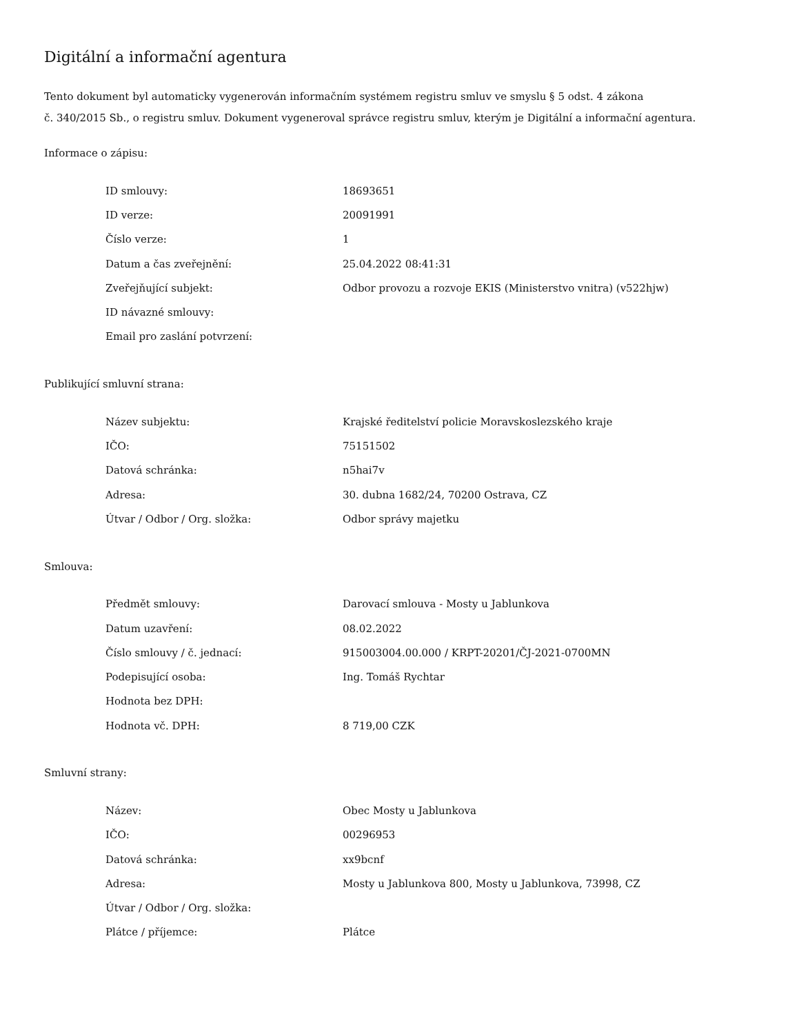Digitální a informační agentura
Tento dokument byl automaticky vygenerován informačním systémem registru smluv ve smyslu § 5 odst. 4 zákona
č. 340/2015 Sb., o registru smluv. Dokument vygeneroval správce registru smluv, kterým je Digitální a informační agentura.
Informace o zápisu:
| ID smlouvy: | 18693651 |
| ID verze: | 20091991 |
| Číslo verze: | 1 |
| Datum a čas zveřejnění: | 25.04.2022 08:41:31 |
| Zveřejňující subjekt: | Odbor provozu a rozvoje EKIS (Ministerstvo vnitra) (v522hjw) |
| ID návazné smlouvy: | |
| Email pro zaslání potvrzení: | |
Publikující smluvní strana:
| Název subjektu: | Krajské ředitelství policie Moravskoslezského kraje |
| IČO: | 75151502 |
| Datová schránka: | n5hai7v |
| Adresa: | 30. dubna 1682/24, 70200 Ostrava, CZ |
| Útvar / Odbor / Org. složka: | Odbor správy majetku |
Smlouva:
| Předmět smlouvy: | Darovací smlouva - Mosty u Jablunkova |
| Datum uzavření: | 08.02.2022 |
| Číslo smlouvy / č. jednací: | 915003004.00.000 / KRPT-20201/ČJ-2021-0700MN |
| Podepisující osoba: | Ing. Tomáš Rychtar |
| Hodnota bez DPH: | |
| Hodnota vč. DPH: | 8 719,00 CZK |
Smluvní strany:
| Název: | Obec Mosty u Jablunkova |
| IČO: | 00296953 |
| Datová schránka: | xx9bcnf |
| Adresa: | Mosty u Jablunkova 800, Mosty u Jablunkova, 73998, CZ |
| Útvar / Odbor / Org. složka: | |
| Plátce / příjemce: | Plátce |